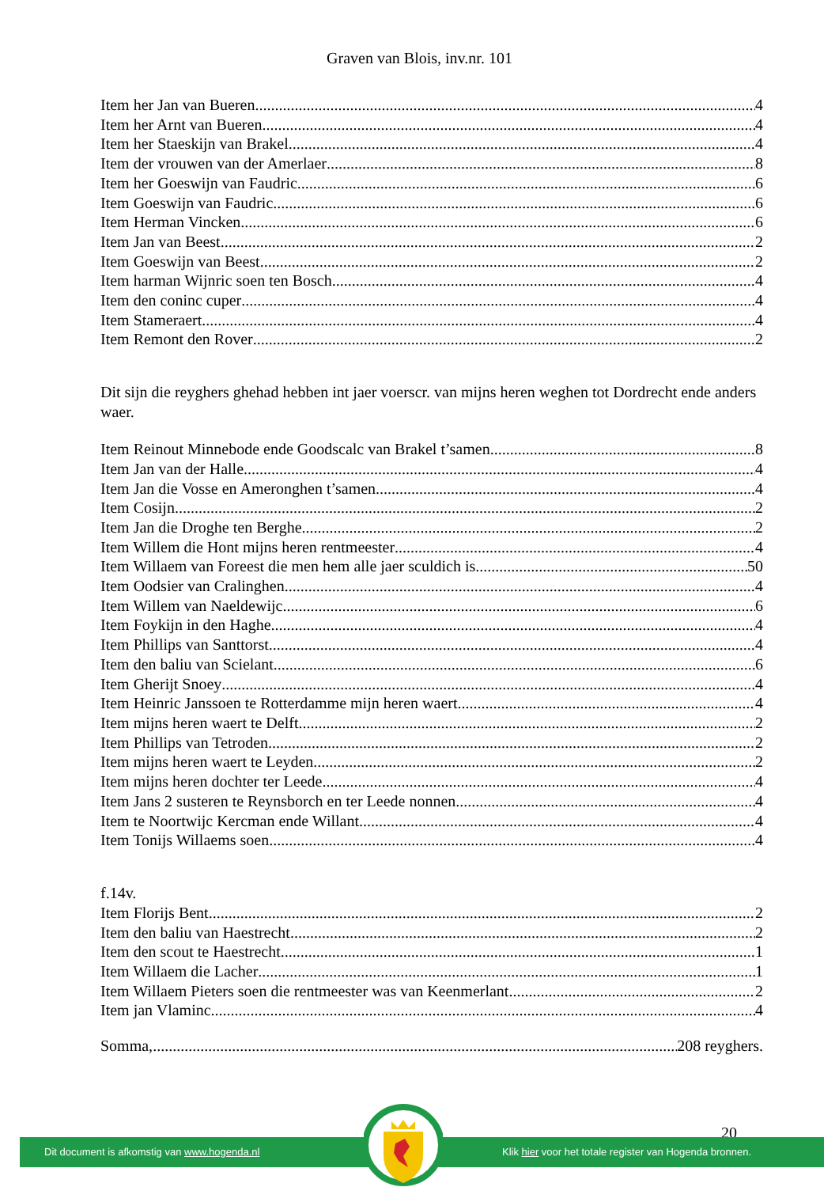Graven van Blois, inv.nr. 101
Item her Jan van Bueren 4
Item her Arnt van Bueren 4
Item her Staeskijn van Brakel 4
Item der vrouwen van der Amerlaer 8
Item her Goeswijn van Faudric 6
Item Goeswijn van Faudric 6
Item Herman Vincken 6
Item Jan van Beest 2
Item Goeswijn van Beest 2
Item harman Wijnric soen ten Bosch 4
Item den coninc cuper 4
Item Stameraert 4
Item Remont den Rover 2
Dit sijn die reyghers ghehad hebben int jaer voerscr. van mijns heren weghen tot Dordrecht ende anders waer.
Item Reinout Minnebode ende Goodscalc van Brakel t’samen 8
Item Jan van der Halle 4
Item Jan die Vosse en Ameronghen t’samen 4
Item Cosijn 2
Item Jan die Droghe ten Berghe 2
Item Willem die Hont mijns heren rentmeester 4
Item Willaem van Foreest die men hem alle jaer sculdich is 50
Item Oodsier van Cralinghen 4
Item Willem van Naeldewijc 6
Item Foykijn in den Haghe 4
Item Phillips van Santtorst 4
Item den baliu van Scielant 6
Item Gherijt Snoey 4
Item Heinric Janssoen te Rotterdamme mijn heren waert 4
Item mijns heren waert te Delft 2
Item Phillips van Tetroden 2
Item mijns heren waert te Leyden 2
Item mijns heren dochter ter Leede 4
Item Jans 2 susteren te Reynsborch en ter Leede nonnen 4
Item te Noortwijc Kercman ende Willant 4
Item Tonijs Willaems soen 4
f.14v.
Item Florijs Bent 2
Item den baliu van Haestrecht 2
Item den scout te Haestrecht 1
Item Willaem die Lacher 1
Item Willaem Pieters soen die rentmeester was van Keenmerlant 2
Item jan Vlaminc 4
Somma, 208 reyghers.
20
Dit document is afkomstig van www.hogenda.nl Klik hier voor het totale register van Hogenda bronnen.